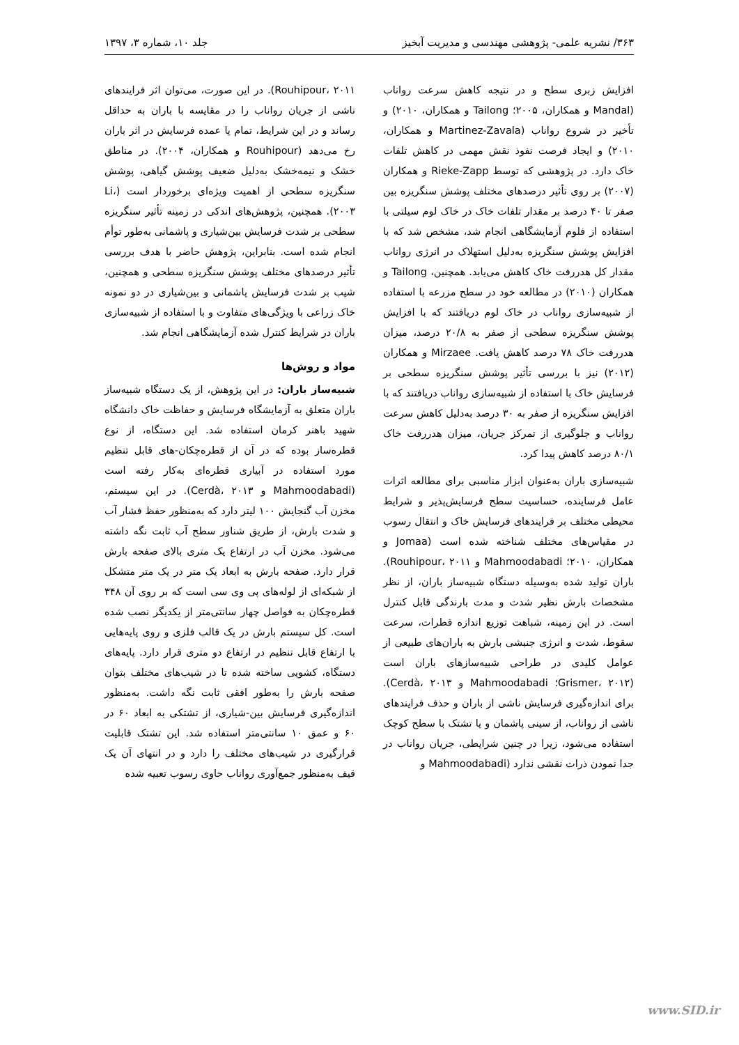۳۶۳/ نشریه علمی- پژوهشی مهندسی و مدیریت آبخیز جلد ۱۰، شماره ۳، ۱۳۹۷
افزایش زبری سطح و در نتیجه کاهش سرعت رواناب (Mandal و همکاران، ۲۰۰۵؛ Tailong و همکاران، ۲۰۱۰) و تأخیر در شروع رواناب (Martinez-Zavala و همکاران، ۲۰۱۰) و ایجاد فرصت نفوذ نقش مهمی در کاهش تلفات خاک دارد. در پژوهشی که توسط Rieke-Zapp و همکاران (۲۰۰۷) بر روی تأثیر درصدهای مختلف پوشش سنگریزه بین صفر تا ۴۰ درصد بر مقدار تلفات خاک در خاک لوم سیلتی با استفاده از فلوم آزمایشگاهی انجام شد، مشخص شد که با افزایش پوشش سنگریزه به‌دلیل استهلاک در انرژی رواناب مقدار کل هدررفت خاک کاهش می‌یابد. همچنین، Tailong و همکاران (۲۰۱۰) در مطالعه خود در سطح مزرعه با استفاده از شبیه‌سازی رواناب در خاک لوم دریافتند که با افزایش پوشش سنگریزه سطحی از صفر به ۲۰/۸ درصد، میزان هدررفت خاک ۷۸ درصد کاهش یافت. Mirzaee و همکاران (۲۰۱۲) نیز با بررسی تأثیر پوشش سنگریزه سطحی بر فرسایش خاک با استفاده از شبیه‌سازی رواناب دریافتند که با افزایش سنگریزه از صفر به ۳۰ درصد به‌دلیل کاهش سرعت رواناب و جلوگیری از تمرکز جریان، میزان هدررفت خاک ۸۰/۱ درصد کاهش پیدا کرد.
شبیه‌سازی باران به‌عنوان ابزار مناسبی برای مطالعه اثرات عامل فرساینده، حساسیت سطح فرسایش‌پذیر و شرایط محیطی مختلف بر فرایندهای فرسایش خاک و انتقال رسوب در مقیاس‌های مختلف شناخته شده است (Jomaa و همکاران، ۲۰۱۰؛ Mahmoodabadi و Rouhipour، ۲۰۱۱). باران تولید شده به‌وسیله دستگاه شبیه‌ساز باران، از نظر مشخصات بارش نظیر شدت و مدت بارندگی قابل کنترل است. در این زمینه، شباهت توزیع اندازه قطرات، سرعت سقوط، شدت و انرژی جنبشی بارش به باران‌های طبیعی از عوامل کلیدی در طراحی شبیه‌سازهای باران است (Grismer، ۲۰۱۲؛ Mahmoodabadi و Cerdà، ۲۰۱۳). برای اندازه‌گیری فرسایش ناشی از باران و حذف فرایندهای ناشی از رواناب، از سینی پاشمان و یا تشتک با سطح کوچک استفاده می‌شود، زیرا در چنین شرایطی، جریان رواناب در جدا نمودن ذرات نقشی ندارد (Mahmoodabadi و
Rouhipour، ۲۰۱۱). در این صورت، می‌توان اثر فرایندهای ناشی از جریان رواناب را در مقایسه با باران به حداقل رساند و در این شرایط، تمام یا عمده فرسایش در اثر باران رخ می‌دهد (Rouhipour و همکاران، ۲۰۰۴). در مناطق خشک و نیمه‌خشک به‌دلیل ضعیف پوشش گیاهی، پوشش سنگریزه سطحی از اهمیت ویژه‌ای برخوردار است (Li، ۲۰۰۳). همچنین، پژوهش‌های اندکی در زمینه تأثیر سنگریزه سطحی بر شدت فرسایش بین‌شیاری و پاشمانی به‌طور توأم انجام شده است. بنابراین، پژوهش حاضر با هدف بررسی تأثیر درصدهای مختلف پوشش سنگریزه سطحی و همچنین، شیب بر شدت فرسایش پاشمانی و بین‌شیاری در دو نمونه خاک زراعی با ویژگی‌های متفاوت و با استفاده از شبیه‌سازی باران در شرایط کنترل شده آزمایشگاهی انجام شد.
مواد و روش‌ها
شبیه‌ساز باران: در این پژوهش، از یک دستگاه شبیه‌ساز باران متعلق به آزمایشگاه فرسایش و حفاظت خاک دانشگاه شهید باهنر کرمان استفاده شد. این دستگاه، از نوع قطره‌ساز بوده که در آن از قطره‌چکان-های قابل تنظیم مورد استفاده در آبیاری قطره‌ای به‌کار رفته است (Mahmoodabadi و Cerdà، ۲۰۱۳). در این سیستم، مخزن آب گنجایش ۱۰۰ لیتر دارد که به‌منظور حفظ فشار آب و شدت بارش، از طریق شناور سطح آب ثابت نگه داشته می‌شود. مخزن آب در ارتفاع یک متری بالای صفحه بارش قرار دارد. صفحه بارش به ابعاد یک متر در یک متر متشکل از شبکه‌ای از لوله‌های پی وی سی است که بر روی آن ۳۴۸ قطره‌چکان به فواصل چهار سانتی‌متر از یکدیگر نصب شده است. کل سیستم بارش در یک قالب فلزی و روی پایه‌هایی با ارتفاع قابل تنظیم در ارتفاع دو متری قرار دارد. پایه‌های دستگاه، کشویی ساخته شده تا در شیب‌های مختلف بتوان صفحه بارش را به‌طور افقی ثابت نگه داشت. به‌منظور اندازه‌گیری فرسایش بین-شیاری، از تشتکی به ابعاد ۶۰ در ۶۰ و عمق ۱۰ سانتی‌متر استفاده شد. این تشتک قابلیت قرارگیری در شیب‌های مختلف را دارد و در انتهای آن یک قیف به‌منظور جمع‌آوری رواناب حاوی رسوب تعبیه شده
www.SID.ir